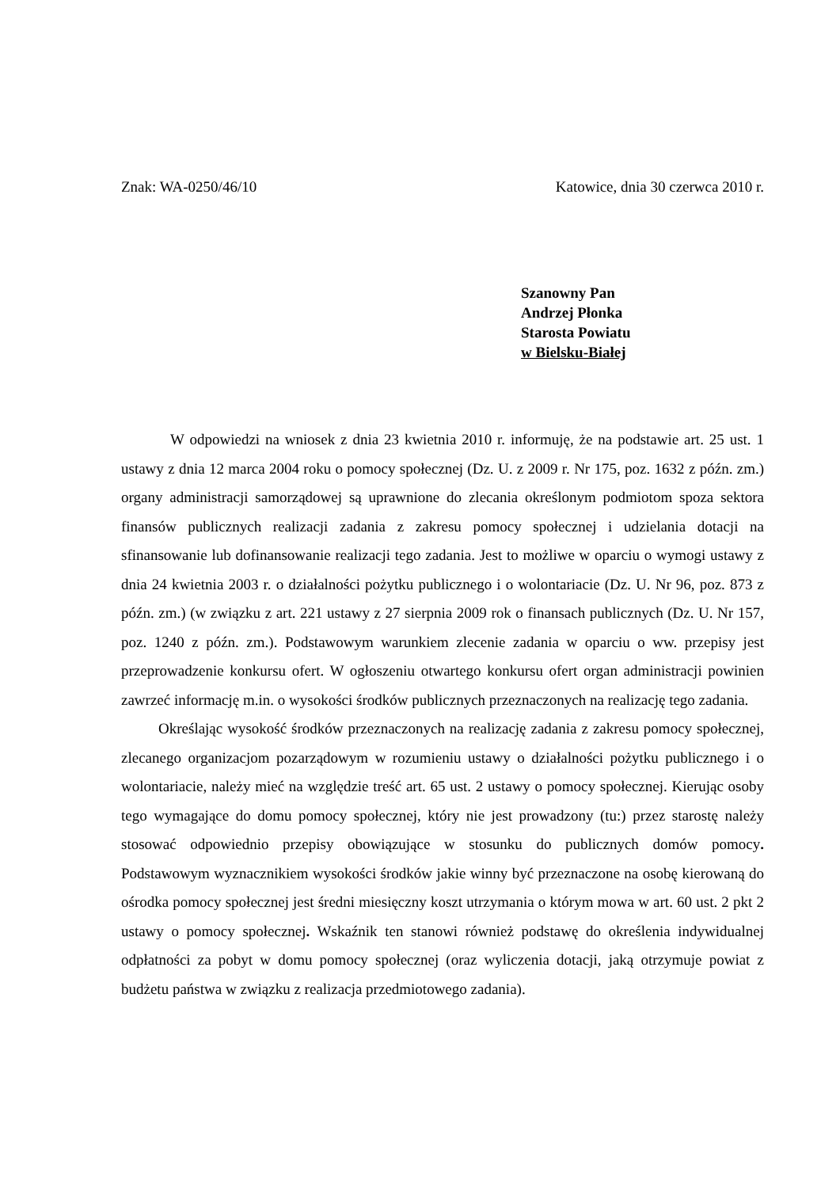Znak: WA-0250/46/10 Katowice, dnia 30 czerwca 2010 r.
Szanowny Pan
Andrzej Płonka
Starosta Powiatu
w Bielsku-Białej
W odpowiedzi na wniosek z dnia 23 kwietnia 2010 r. informuję, że na podstawie art. 25 ust. 1 ustawy z dnia 12 marca 2004 roku o pomocy społecznej (Dz. U. z 2009 r. Nr 175, poz. 1632 z późn. zm.) organy administracji samorządowej są uprawnione do zlecania określonym podmiotom spoza sektora finansów publicznych realizacji zadania z zakresu pomocy społecznej i udzielania dotacji na sfinansowanie lub dofinansowanie realizacji tego zadania. Jest to możliwe w oparciu o wymogi ustawy z dnia 24 kwietnia 2003 r. o działalności pożytku publicznego i o wolontariacie (Dz. U. Nr 96, poz. 873 z późn. zm.) (w związku z art. 221 ustawy z 27 sierpnia 2009 rok o finansach publicznych (Dz. U. Nr 157, poz. 1240 z późn. zm.). Podstawowym warunkiem zlecenie zadania w oparciu o ww. przepisy jest przeprowadzenie konkursu ofert. W ogłoszeniu otwartego konkursu ofert organ administracji powinien zawrzeć informację m.in. o wysokości środków publicznych przeznaczonych na realizację tego zadania.
Określając wysokość środków przeznaczonych na realizację zadania z zakresu pomocy społecznej, zlecanego organizacjom pozarządowym w rozumieniu ustawy o działalności pożytku publicznego i o wolontariacie, należy mieć na względzie treść art. 65 ust. 2 ustawy o pomocy społecznej. Kierując osoby tego wymagające do domu pomocy społecznej, który nie jest prowadzony (tu:) przez starostę należy stosować odpowiednio przepisy obowiązujące w stosunku do publicznych domów pomocy. Podstawowym wyznacznikiem wysokości środków jakie winny być przeznaczone na osobę kierowaną do ośrodka pomocy społecznej jest średni miesięczny koszt utrzymania o którym mowa w art. 60 ust. 2 pkt 2 ustawy o pomocy społecznej. Wskaźnik ten stanowi również podstawę do określenia indywidualnej odpłatności za pobyt w domu pomocy społecznej (oraz wyliczenia dotacji, jaką otrzymuje powiat z budżetu państwa w związku z realizacja przedmiotowego zadania).